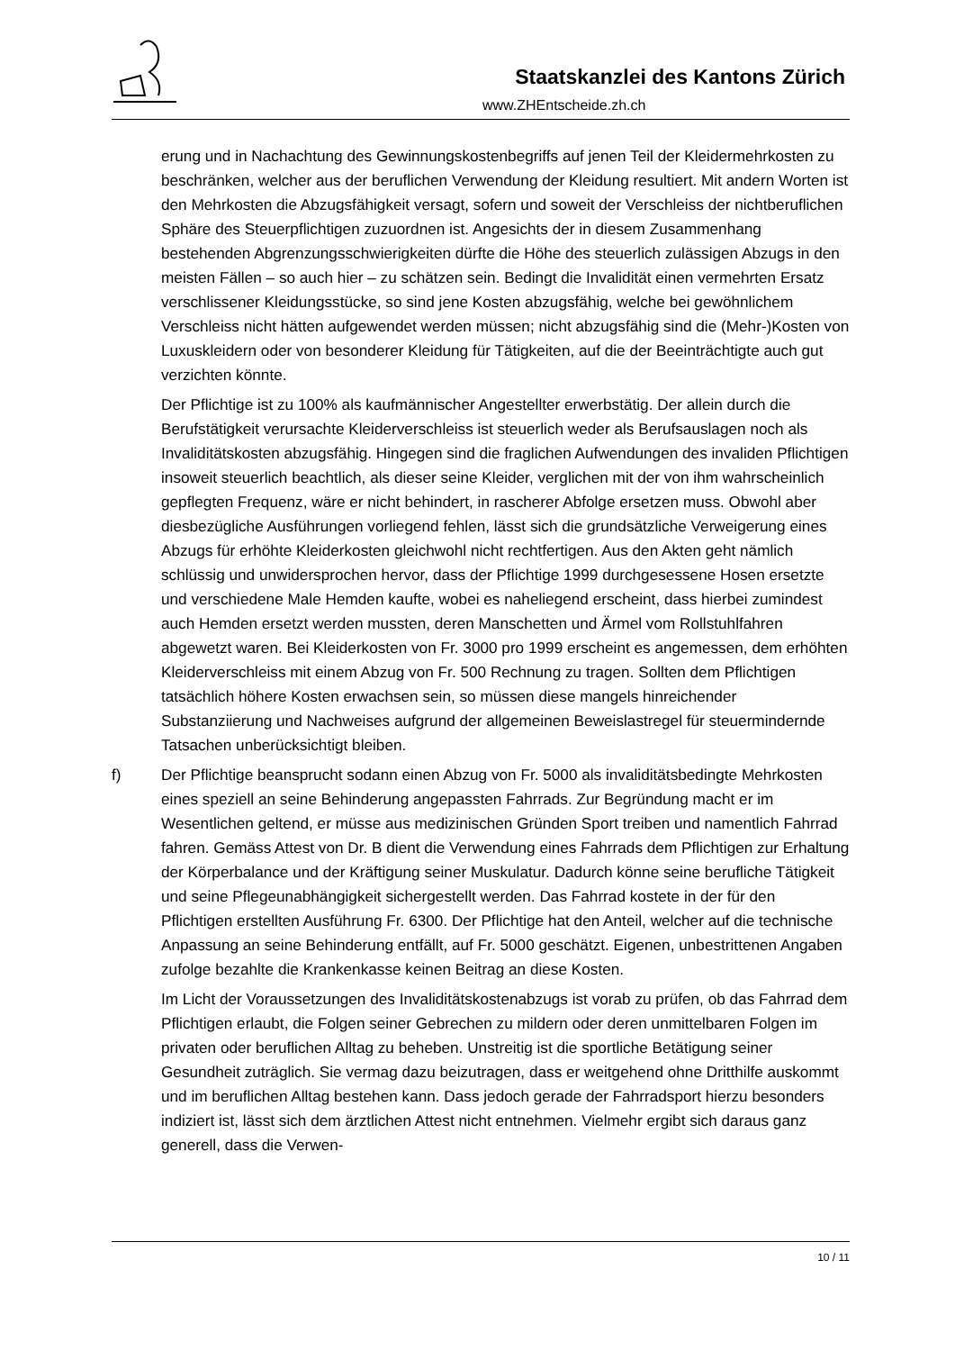Staatskanzlei des Kantons Zürich
www.ZHEntscheide.zh.ch
erung und in Nachachtung des Gewinnungskostenbegriffs auf jenen Teil der Kleider­mehrkosten zu beschränken, welcher aus der beruflichen Verwendung der Kleidung resultiert. Mit andern Worten ist den Mehrkosten die Abzugsfähigkeit versagt, sofern und soweit der Verschleiss der nichtberuflichen Sphäre des Steuerpflichtigen zuzuord­nen ist. Angesichts der in diesem Zusammenhang bestehenden Abgrenzungsschwie­rigkeiten dürfte die Höhe des steuerlich zulässigen Abzugs in den meisten Fällen – so auch hier – zu schätzen sein. Bedingt die Invalidität einen vermehrten Ersatz verschlis­sener Kleidungsstücke, so sind jene Kosten abzugsfähig, welche bei gewöhnlichem Verschleiss nicht hätten aufgewendet werden müssen; nicht abzugsfähig sind die (Mehr-)Kosten von Luxuskleidern oder von besonderer Kleidung für Tätigkeiten, auf die der Beeinträchtigte auch gut verzichten könnte.
Der Pflichtige ist zu 100% als kaufmännischer Angestellter erwerbstätig. Der allein durch die Berufstätigkeit verursachte Kleiderverschleiss ist steuerlich weder als Be­rufsauslagen noch als Invaliditätskosten abzugsfähig. Hingegen sind die fraglichen Aufwendungen des invaliden Pflichtigen insoweit steuerlich beachtlich, als dieser seine Kleider, verglichen mit der von ihm wahrscheinlich gepflegten Frequenz, wäre er nicht behindert, in rascherer Abfolge ersetzen muss. Obwohl aber diesbezügliche Ausfüh­rungen vorliegend fehlen, lässt sich die grundsätzliche Verweigerung eines Abzugs für erhöhte Kleiderkosten gleichwohl nicht rechtfertigen. Aus den Akten geht nämlich schlüssig und unwidersprochen hervor, dass der Pflichtige 1999 durchgesessene Ho­sen ersetzte und verschiedene Male Hemden kaufte, wobei es naheliegend erscheint, dass hierbei zumindest auch Hemden ersetzt werden mussten, deren Manschetten und Ärmel vom Rollstuhlfahren abgewetzt waren. Bei Kleiderkosten von Fr. 3000 pro 1999 erscheint es angemessen, dem erhöhten Kleiderverschleiss mit einem Abzug von Fr. 500 Rechnung zu tragen. Sollten dem Pflichtigen tatsächlich höhere Kosten er­wachsen sein, so müssen diese mangels hinreichender Substanziierung und Nachwei­ses aufgrund der allgemeinen Beweislastregel für steuermindernde Tatsachen unbe­rücksichtigt bleiben.
f) Der Pflichtige beansprucht sodann einen Abzug von Fr. 5000 als invaliditätsbedingte Mehrkosten eines speziell an seine Behinderung angepassten Fahrrads. Zur Begrün­dung macht er im Wesentlichen geltend, er müsse aus medizinischen Gründen Sport treiben und namentlich Fahrrad fahren. Gemäss Attest von Dr. B dient die Verwendung eines Fahrrads dem Pflichtigen zur Erhaltung der Körperbalance und der Kräftigung seiner Muskulatur. Dadurch könne seine berufliche Tätigkeit und seine Pflegeunab­hängigkeit sichergestellt werden. Das Fahrrad kostete in der für den Pflichtigen erstell­ten Ausführung Fr. 6300. Der Pflichtige hat den Anteil, welcher auf die technische An­passung an seine Behinderung entfällt, auf Fr. 5000 geschätzt. Eigenen, unbestrittenen Angaben zufolge bezahlte die Krankenkasse keinen Beitrag an diese Kosten.
Im Licht der Voraussetzungen des Invaliditätskostenabzugs ist vorab zu prüfen, ob das Fahrrad dem Pflichtigen erlaubt, die Folgen seiner Gebrechen zu mildern oder deren unmittelbaren Folgen im privaten oder beruflichen Alltag zu beheben. Unstreitig ist die sportliche Betätigung seiner Gesundheit zuträglich. Sie vermag dazu beizutragen, dass er weitgehend ohne Dritthilfe auskommt und im beruflichen Alltag bestehen kann. Dass jedoch gerade der Fahrradsport hierzu besonders indiziert ist, lässt sich dem ärztlichen Attest nicht entnehmen. Vielmehr ergibt sich daraus ganz generell, dass die Verwen-
10 / 11